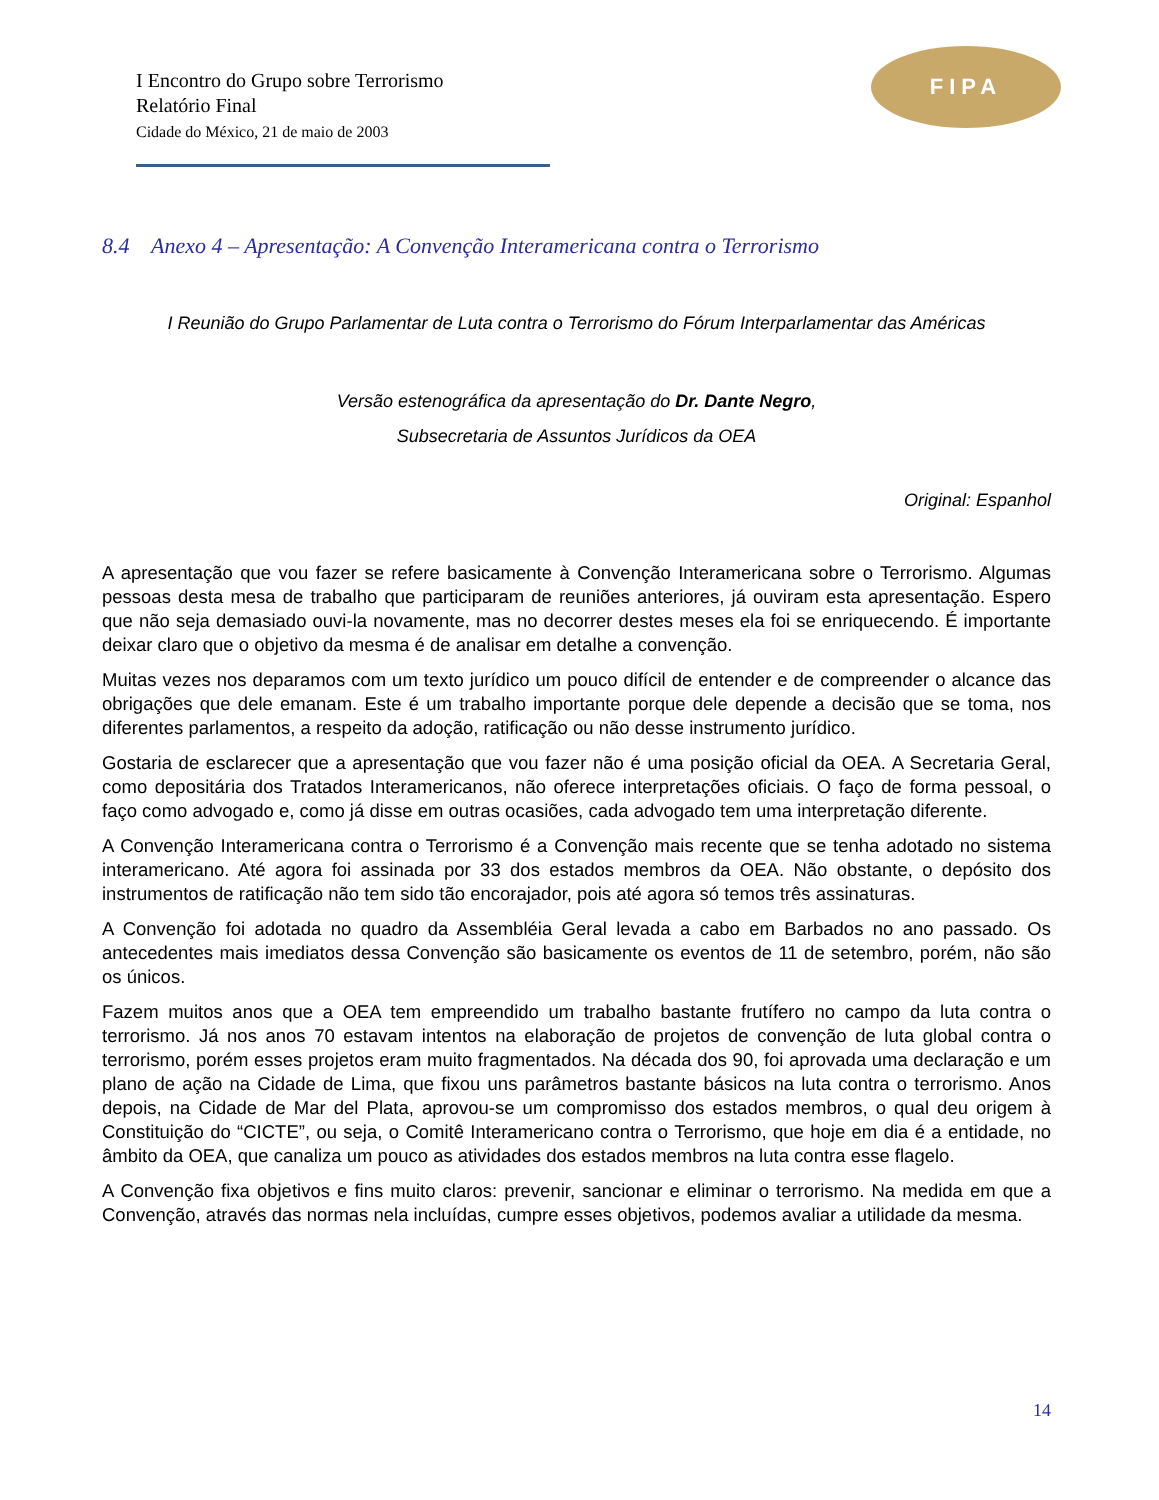FIPA
I Encontro do Grupo sobre Terrorismo
Relatório Final
Cidade do México, 21 de maio de 2003
8.4 Anexo 4 – Apresentação: A Convenção Interamericana contra o Terrorismo
I Reunião do Grupo Parlamentar de Luta contra o Terrorismo do Fórum Interparlamentar das Américas
Versão estenográfica da apresentação do Dr. Dante Negro,
Subsecretaria de Assuntos Jurídicos da OEA
Original: Espanhol
A apresentação que vou fazer se refere basicamente à Convenção Interamericana sobre o Terrorismo. Algumas pessoas desta mesa de trabalho que participaram de reuniões anteriores, já ouviram esta apresentação. Espero que não seja demasiado ouvi-la novamente, mas no decorrer destes meses ela foi se enriquecendo. É importante deixar claro que o objetivo da mesma é de analisar em detalhe a convenção.
Muitas vezes nos deparamos com um texto jurídico um pouco difícil de entender e de compreender o alcance das obrigações que dele emanam. Este é um trabalho importante porque dele depende a decisão que se toma, nos diferentes parlamentos, a respeito da adoção, ratificação ou não desse instrumento jurídico.
Gostaria de esclarecer que a apresentação que vou fazer não é uma posição oficial da OEA. A Secretaria Geral, como depositária dos Tratados Interamericanos, não oferece interpretações oficiais. O faço de forma pessoal, o faço como advogado e, como já disse em outras ocasiões, cada advogado tem uma interpretação diferente.
A Convenção Interamericana contra o Terrorismo é a Convenção mais recente que se tenha adotado no sistema interamericano. Até agora foi assinada por 33 dos estados membros da OEA. Não obstante, o depósito dos instrumentos de ratificação não tem sido tão encorajador, pois até agora só temos três assinaturas.
A Convenção foi adotada no quadro da Assembléia Geral levada a cabo em Barbados no ano passado. Os antecedentes mais imediatos dessa Convenção são basicamente os eventos de 11 de setembro, porém, não são os únicos.
Fazem muitos anos que a OEA tem empreendido um trabalho bastante frutífero no campo da luta contra o terrorismo. Já nos anos 70 estavam intentos na elaboração de projetos de convenção de luta global contra o terrorismo, porém esses projetos eram muito fragmentados. Na década dos 90, foi aprovada uma declaração e um plano de ação na Cidade de Lima, que fixou uns parâmetros bastante básicos na luta contra o terrorismo. Anos depois, na Cidade de Mar del Plata, aprovou-se um compromisso dos estados membros, o qual deu origem à Constituição do “CICTE”, ou seja, o Comitê Interamericano contra o Terrorismo, que hoje em dia é a entidade, no âmbito da OEA, que canaliza um pouco as atividades dos estados membros na luta contra esse flagelo.
A Convenção fixa objetivos e fins muito claros: prevenir, sancionar e eliminar o terrorismo. Na medida em que a Convenção, através das normas nela incluídas, cumpre esses objetivos, podemos avaliar a utilidade da mesma.
14